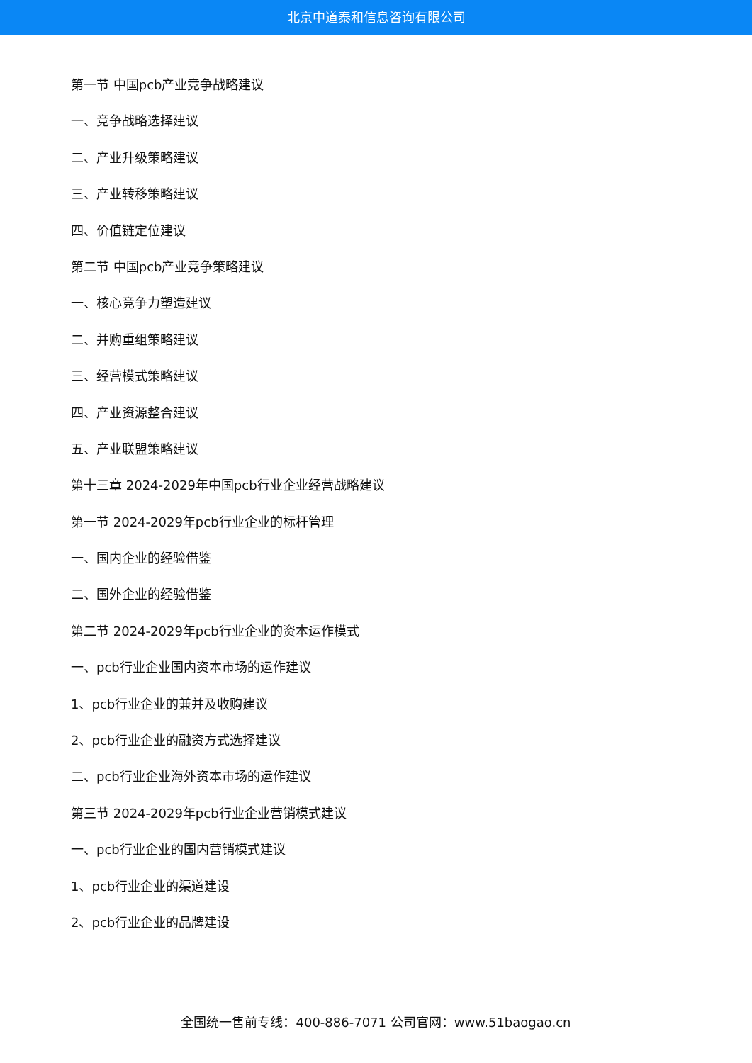北京中道泰和信息咨询有限公司
第一节 中国pcb产业竞争战略建议
一、竞争战略选择建议
二、产业升级策略建议
三、产业转移策略建议
四、价值链定位建议
第二节 中国pcb产业竞争策略建议
一、核心竞争力塑造建议
二、并购重组策略建议
三、经营模式策略建议
四、产业资源整合建议
五、产业联盟策略建议
第十三章 2024-2029年中国pcb行业企业经营战略建议
第一节 2024-2029年pcb行业企业的标杆管理
一、国内企业的经验借鉴
二、国外企业的经验借鉴
第二节 2024-2029年pcb行业企业的资本运作模式
一、pcb行业企业国内资本市场的运作建议
1、pcb行业企业的兼并及收购建议
2、pcb行业企业的融资方式选择建议
二、pcb行业企业海外资本市场的运作建议
第三节 2024-2029年pcb行业企业营销模式建议
一、pcb行业企业的国内营销模式建议
1、pcb行业企业的渠道建设
2、pcb行业企业的品牌建设
全国统一售前专线：400-886-7071 公司官网：www.51baogao.cn